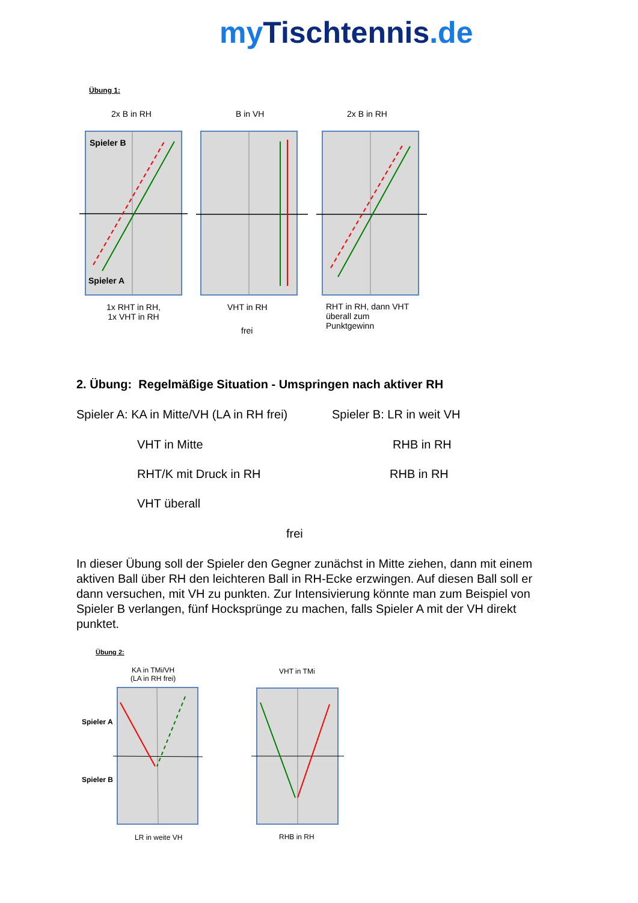my Tischtennis.de
Übung 1:
2x B in RH B in VH 2x B in RH
Spieler B
Spieler A
1x RHT in RH,
1x VHT in RH
VHT in RH
frei
RHT in RH, dann VHT
überall zum
Punktgewinn
2. Übung: Regelmäßige Situation - Umspringen nach aktiver RH
Spieler A: KA in Mitte/VH (LA in RH frei)
Spieler B: LR in weit VH
VHT in Mitte RHB in RH
RHT/K mit Druck in RH RHB in RH
VHT überall
frei
In dieser Übung soll der Spieler den Gegner zunächst in Mitte ziehen, dann mit einem aktiven Ball über RH den leichteren Ball in RH-Ecke erzwingen. Auf diesen Ball soll er dann versuchen, mit VH zu punkten. Zur Intensivierung könnte man zum Beispiel von Spieler B verlangen, fünf Hocksprünge zu machen, falls Spieler A mit der VH direkt punktet.
Übung 2:
KA in TMi/VH
(LA in RH frei)
VHT in TMi
Spieler A
Spieler B
LR in weite VH RHB in RH